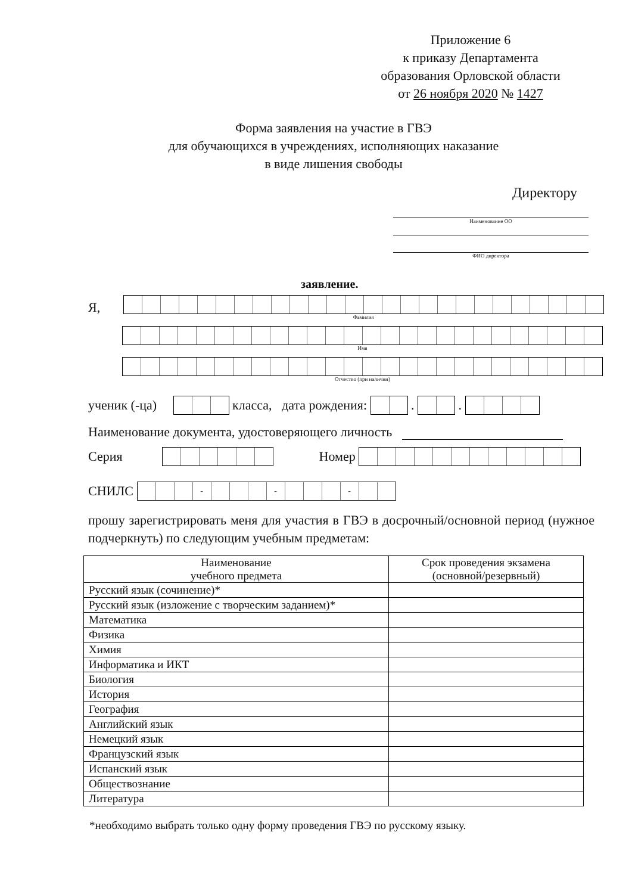Приложение 6
к приказу Департамента
образования Орловской области
от 26 ноября 2020 № 1427
Форма заявления на участие в ГВЭ
для обучающихся в учреждениях, исполняющих наказание
в виде лишения свободы
Директору
Наименование ОО
ФИО директора
заявление.
Я,
Фамилия
Имя
Отчество (при наличии)
ученик (-ца)
класса, дата рождения:
.
.
Наименование документа, удостоверяющего личность
Серия
Номер
СНИЛС
- - -
прошу зарегистрировать меня для участия в ГВЭ в досрочный/основной период (нужное подчеркнуть) по следующим учебным предметам:
| Наименование учебного предмета | Срок проведения экзамена (основной/резервный) |
| --- | --- |
| Русский язык (сочинение)* | |
| Русский язык (изложение с творческим заданием)* | |
| Математика | |
| Физика | |
| Химия | |
| Информатика и ИКТ | |
| Биология | |
| История | |
| География | |
| Английский язык | |
| Немецкий язык | |
| Французский язык | |
| Испанский язык | |
| Обществознание | |
| Литература | |
*необходимо выбрать только одну форму проведения ГВЭ по русскому языку.